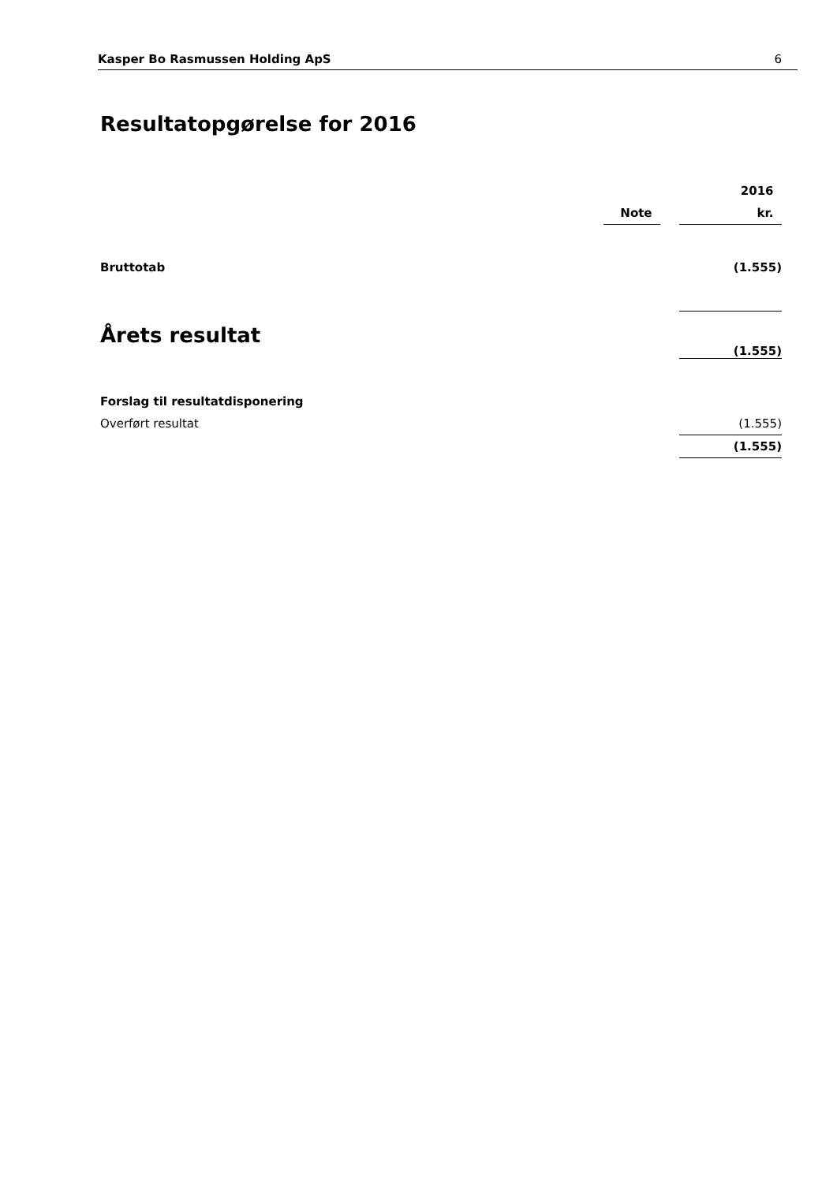Kasper Bo Rasmussen Holding ApS 6
Resultatopgørelse for 2016
| | | | 2016 |
| | Note | | kr. |
| Bruttotab | | | (1.555) |
| Årets resultat | | | (1.555) |
| Forslag til resultatdisponering | | | |
| Overført resultat | | | (1.555) |
| | | | (1.555) |